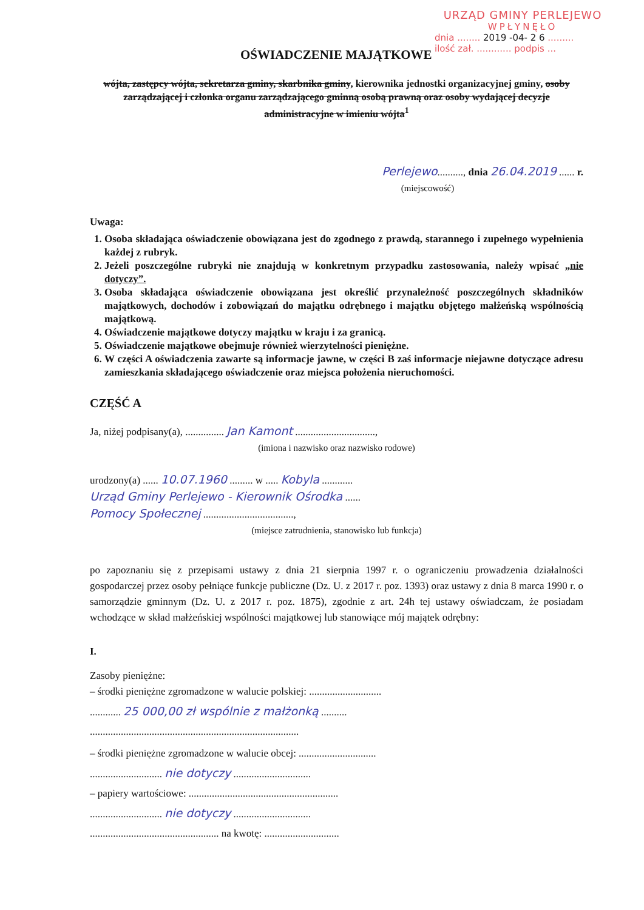URZĄD GMINY PERLEJEWO
WPŁYNĘŁO
dnia ........ 2019 -04- 2 6 .........
ilość zał. ............ podpis ...
OŚWIADCZENIE MAJĄTKOWE
wójta, zastępcy wójta, sekretarza gminy, skarbnika gminy, kierownika jednostki organizacyjnej gminy, osoby zarządzającej i członka organu zarządzającego gminną osobą prawną oraz osoby wydającej decyzje administracyjne w imieniu wójta<sup>1</sup>
Perlejewo.........., dnia 26.04.2019 ...... r.
(miejscowość)
Uwaga:
1. Osoba składająca oświadczenie obowiązana jest do zgodnego z prawdą, starannego i zupełnego wypełnienia każdej z rubryk.
2. Jeżeli poszczególne rubryki nie znajdują w konkretnym przypadku zastosowania, należy wpisać „nie dotyczy”.
3. Osoba składająca oświadczenie obowiązana jest określić przynależność poszczególnych składników majątkowych, dochodów i zobowiązań do majątku odrębnego i majątku objętego małżeńską wspólnością majątkową.
4. Oświadczenie majątkowe dotyczy majątku w kraju i za granicą.
5. Oświadczenie majątkowe obejmuje również wierzytelności pieniężne.
6. W części A oświadczenia zawarte są informacje jawne, w części B zaś informacje niejawne dotyczące adresu zamieszkania składającego oświadczenie oraz miejsca położenia nieruchomości.
CZĘŚĆ A
Ja, niżej podpisany(a), ............... Jan Kamont ...............................,
(imiona i nazwisko oraz nazwisko rodowe)
urodzony(a) ...... 10.07.1960 ......... w ..... Kobyla ............
Urząd Gminy Perlejewo - Kierownik Ośrodka ......
Pomocy Społecznej ...................................,
(miejsce zatrudnienia, stanowisko lub funkcja)
po zapoznaniu się z przepisami ustawy z dnia 21 sierpnia 1997 r. o ograniczeniu prowadzenia działalności gospodarczej przez osoby pełniące funkcje publiczne (Dz. U. z 2017 r. poz. 1393) oraz ustawy z dnia 8 marca 1990 r. o samorządzie gminnym (Dz. U. z 2017 r. poz. 1875), zgodnie z art. 24h tej ustawy oświadczam, że posiadam wchodzące w skład małżeńskiej wspólności majątkowej lub stanowiące mój majątek odrębny:
I.
Zasoby pieniężne:
– środki pieniężne zgromadzone w walucie polskiej: ............................
............ 25 000,00 zł wspólnie z małżonką ..........
.................................................................................
– środki pieniężne zgromadzone w walucie obcej: ..............................
............................ nie dotyczy ..............................
– papiery wartościowe: ..........................................................
............................ nie dotyczy ..............................
.................................................. na kwotę: .............................